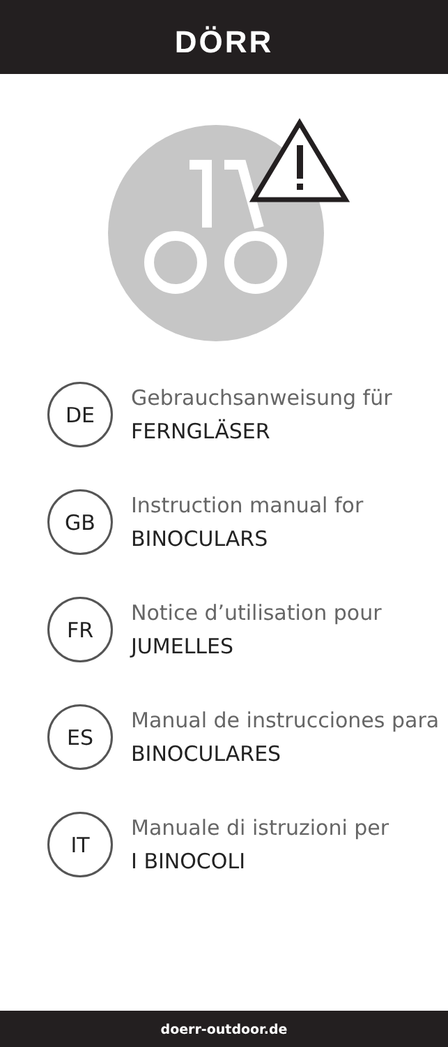DÖRR
DE
Gebrauchsanweisung für
FERNGLÄSER
GB
Instruction manual for
BINOCULARS
FR
Notice d’utilisation pour
JUMELLES
ES
Manual de instrucciones para
BINOCULARES
IT
Manuale di istruzioni per
I BINOCOLI
doerr-outdoor.de